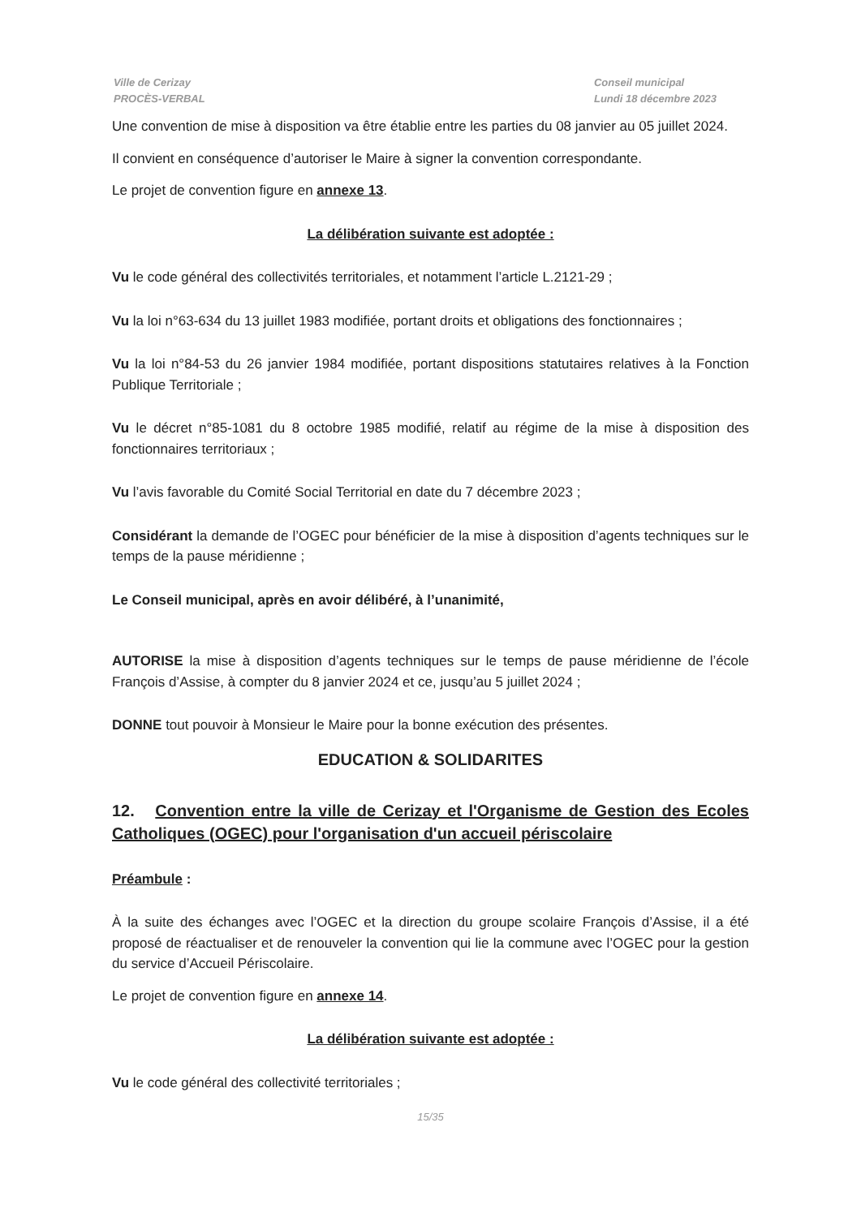Ville de Cerizay
PROCÈS-VERBAL
Conseil municipal
Lundi 18 décembre 2023
Une convention de mise à disposition va être établie entre les parties du 08 janvier au 05 juillet 2024.
Il convient en conséquence d’autoriser le Maire à signer la convention correspondante.
Le projet de convention figure en annexe 13.
La délibération suivante est adoptée :
Vu le code général des collectivités territoriales, et notamment l’article L.2121-29 ;
Vu la loi n°63-634 du 13 juillet 1983 modifiée, portant droits et obligations des fonctionnaires ;
Vu la loi n°84-53 du 26 janvier 1984 modifiée, portant dispositions statutaires relatives à la Fonction Publique Territoriale ;
Vu le décret n°85-1081 du 8 octobre 1985 modifié, relatif au régime de la mise à disposition des fonctionnaires territoriaux ;
Vu l’avis favorable du Comité Social Territorial en date du 7 décembre 2023 ;
Considérant la demande de l’OGEC pour bénéficier de la mise à disposition d’agents techniques sur le temps de la pause méridienne ;
Le Conseil municipal, après en avoir délibéré, à l’unanimité,
AUTORISE la mise à disposition d’agents techniques sur le temps de pause méridienne de l’école François d’Assise, à compter du 8 janvier 2024 et ce, jusqu’au 5 juillet 2024 ;
DONNE tout pouvoir à Monsieur le Maire pour la bonne exécution des présentes.
EDUCATION & SOLIDARITES
12. Convention entre la ville de Cerizay et l'Organisme de Gestion des Ecoles Catholiques (OGEC) pour l'organisation d'un accueil périscolaire
Préambule :
À la suite des échanges avec l’OGEC et la direction du groupe scolaire François d’Assise, il a été proposé de réactualiser et de renouveler la convention qui lie la commune avec l’OGEC pour la gestion du service d’Accueil Périscolaire.
Le projet de convention figure en annexe 14.
La délibération suivante est adoptée :
Vu le code général des collectivité territoriales ;
15/35